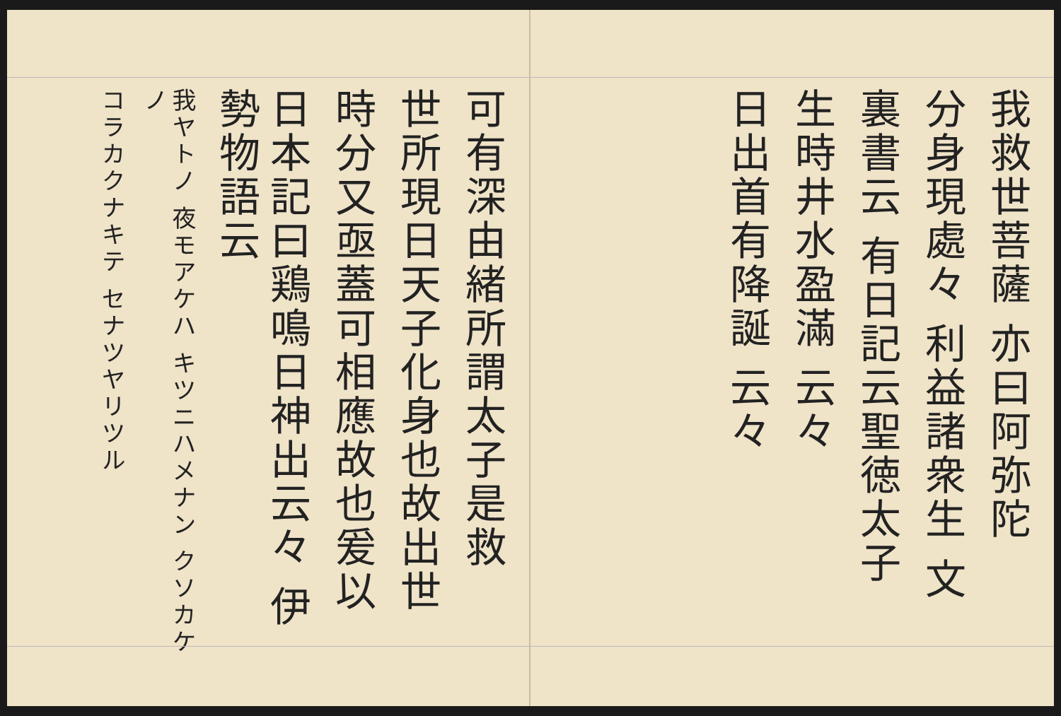我救世菩薩 亦曰阿弥陀
分身現處々 利益諸衆生 文
裏書云 有日記云聖徳太子
生時井水盈滿 云々
日出首有降誕 云々
可有深由緒所謂太子是救
世所現日天子化身也故出世
時分又亟蓋可相應故也爰以
日本記曰鶏鳴日神出云々 伊勢物語云
我ヤトノ 夜モアケハ キツニハメナン クソカケノ
コラカクナキテ セナツヤリツル